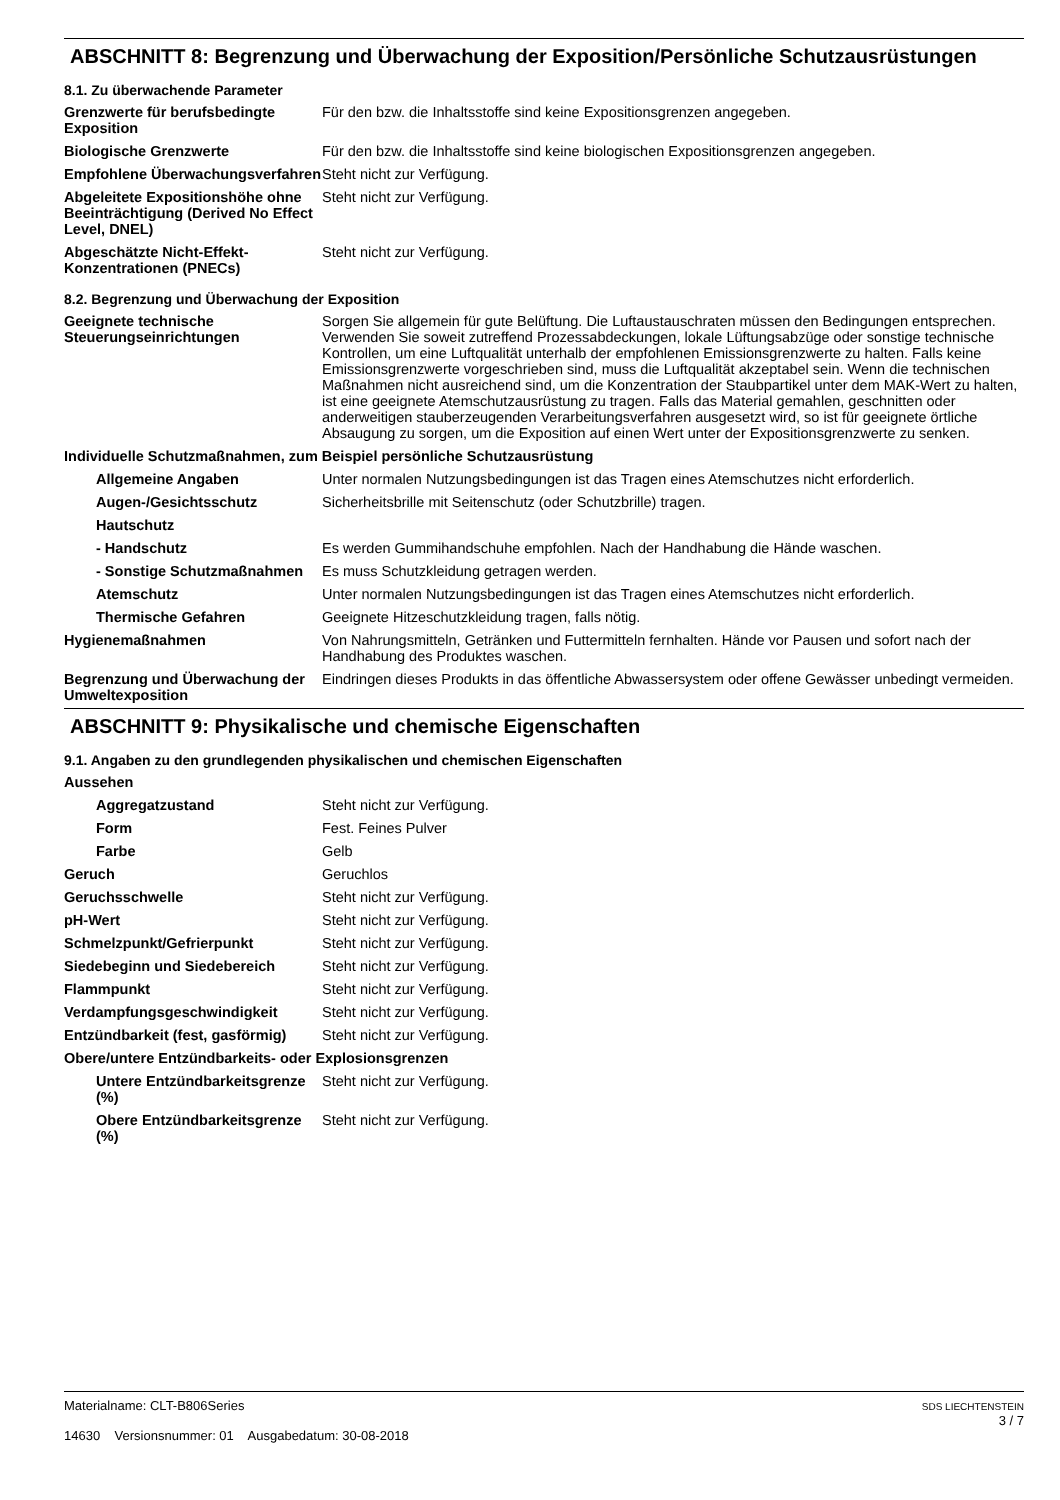ABSCHNITT 8: Begrenzung und Überwachung der Exposition/Persönliche Schutzausrüstungen
8.1. Zu überwachende Parameter
| Grenzwerte für berufsbedingte Exposition | Für den bzw. die Inhaltsstoffe sind keine Expositionsgrenzen angegeben. |
| Biologische Grenzwerte | Für den bzw. die Inhaltsstoffe sind keine biologischen Expositionsgrenzen angegeben. |
| Empfohlene Überwachungsverfahren | Steht nicht zur Verfügung. |
| Abgeleitete Expositionshöhe ohne Beeinträchtigung (Derived No Effect Level, DNEL) | Steht nicht zur Verfügung. |
| Abgeschätzte Nicht-Effekt-Konzentrationen (PNECs) | Steht nicht zur Verfügung. |
8.2. Begrenzung und Überwachung der Exposition
| Geeignete technische Steuerungseinrichtungen | Sorgen Sie allgemein für gute Belüftung. Die Luftaustauschraten müssen den Bedingungen entsprechen. Verwenden Sie soweit zutreffend Prozessabdeckungen, lokale Lüftungsabzüge oder sonstige technische Kontrollen, um eine Luftqualität unterhalb der empfohlenen Emissionsgrenzwerte zu halten. Falls keine Emissionsgrenzwerte vorgeschrieben sind, muss die Luftqualität akzeptabel sein. Wenn die technischen Maßnahmen nicht ausreichend sind, um die Konzentration der Staubpartikel unter dem MAK-Wert zu halten, ist eine geeignete Atemschutzausrüstung zu tragen. Falls das Material gemahlen, geschnitten oder anderweitigen stauberzeugenden Verarbeitungsverfahren ausgesetzt wird, so ist für geeignete örtliche Absaugung zu sorgen, um die Exposition auf einen Wert unter der Expositionsgrenzwerte zu senken. |
| Individuelle Schutzmaßnahmen, zum Beispiel persönliche Schutzausrüstung | |
| Allgemeine Angaben | Unter normalen Nutzungsbedingungen ist das Tragen eines Atemschutzes nicht erforderlich. |
| Augen-/Gesichtsschutz | Sicherheitsbrille mit Seitenschutz (oder Schutzbrille) tragen. |
| Hautschutz | |
| - Handschutz | Es werden Gummihandschuhe empfohlen. Nach der Handhabung die Hände waschen. |
| - Sonstige Schutzmaßnahmen | Es muss Schutzkleidung getragen werden. |
| Atemschutz | Unter normalen Nutzungsbedingungen ist das Tragen eines Atemschutzes nicht erforderlich. |
| Thermische Gefahren | Geeignete Hitzeschutzkleidung tragen, falls nötig. |
| Hygienemaßnahmen | Von Nahrungsmitteln, Getränken und Futtermitteln fernhalten. Hände vor Pausen und sofort nach der Handhabung des Produktes waschen. |
| Begrenzung und Überwachung der Umweltexposition | Eindringen dieses Produkts in das öffentliche Abwassersystem oder offene Gewässer unbedingt vermeiden. |
ABSCHNITT 9: Physikalische und chemische Eigenschaften
9.1. Angaben zu den grundlegenden physikalischen und chemischen Eigenschaften
| Aussehen | |
| Aggregatzustand | Steht nicht zur Verfügung. |
| Form | Fest. Feines Pulver |
| Farbe | Gelb |
| Geruch | Geruchlos |
| Geruchsschwelle | Steht nicht zur Verfügung. |
| pH-Wert | Steht nicht zur Verfügung. |
| Schmelzpunkt/Gefrierpunkt | Steht nicht zur Verfügung. |
| Siedebeginn und Siedebereich | Steht nicht zur Verfügung. |
| Flammpunkt | Steht nicht zur Verfügung. |
| Verdampfungsgeschwindigkeit | Steht nicht zur Verfügung. |
| Entzündbarkeit (fest, gasförmig) | Steht nicht zur Verfügung. |
| Obere/untere Entzündbarkeits- oder Explosionsgrenzen | |
| Untere Entzündbarkeitsgrenze (%) | Steht nicht zur Verfügung. |
| Obere Entzündbarkeitsgrenze (%) | Steht nicht zur Verfügung. |
Materialname: CLT-B806Series
14630 Versionsnummer: 01 Ausgabedatum: 30-08-2018
SDS LIECHTENSTEIN
3 / 7